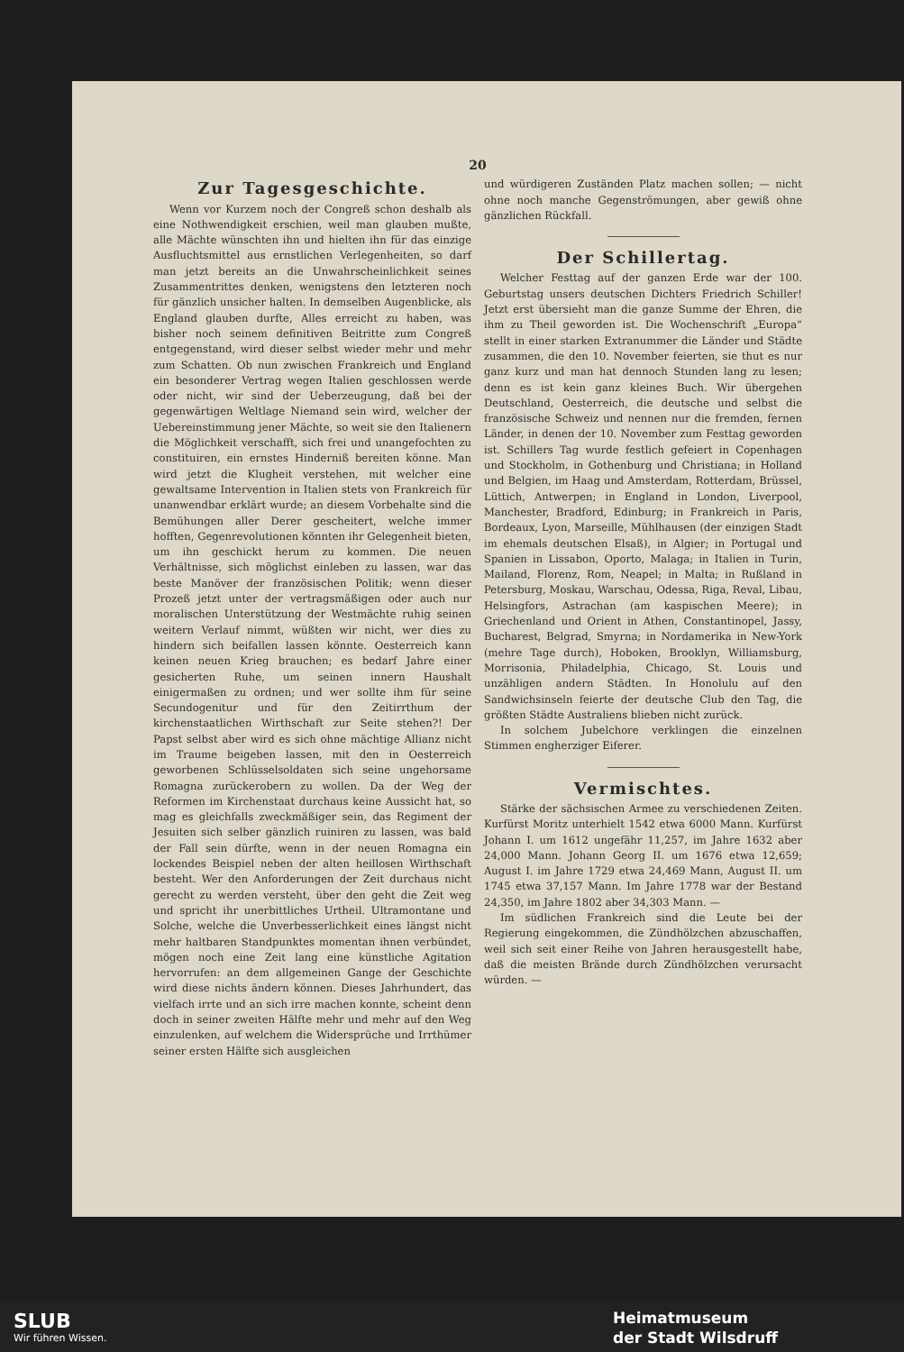20
Zur Tagesgeschichte.
Wenn vor Kurzem noch der Congreß schon deshalb als eine Nothwendigkeit erschien, weil man glauben mußte, alle Mächte wünschten ihn und hielten ihn für das einzige Ausfluchtsmittel aus ernstlichen Verlegenheiten, so darf man jetzt bereits an die Unwahrscheinlichkeit seines Zusammentrittes denken, wenigstens den letzteren noch für gänzlich unsicher halten. In demselben Augenblicke, als England glauben durfte, Alles erreicht zu haben, was bisher noch seinem definitiven Beitritte zum Congreß entgegenstand, wird dieser selbst wieder mehr und mehr zum Schatten. Ob nun zwischen Frankreich und England ein besonderer Vertrag wegen Italien geschlossen werde oder nicht, wir sind der Ueberzeugung, daß bei der gegenwärtigen Weltlage Niemand sein wird, welcher der Uebereinstimmung jener Mächte, so weit sie den Italienern die Möglichkeit verschafft, sich frei und unangefochten zu constituiren, ein ernstes Hinderniß bereiten könne. Man wird jetzt die Klugheit verstehen, mit welcher eine gewaltsame Intervention in Italien stets von Frankreich für unanwendbar erklärt wurde; an diesem Vorbehalte sind die Bemühungen aller Derer gescheitert, welche immer hofften, Gegenrevolutionen könnten ihr Gelegenheit bieten, um ihn geschickt herum zu kommen. Die neuen Verhältnisse, sich möglichst einleben zu lassen, war das beste Manöver der französischen Politik; wenn dieser Prozeß jetzt unter der vertragsmäßigen oder auch nur moralischen Unterstützung der Westmächte ruhig seinen weitern Verlauf nimmt, wüßten wir nicht, wer dies zu hindern sich beifallen lassen könnte. Oesterreich kann keinen neuen Krieg brauchen; es bedarf Jahre einer gesicherten Ruhe, um seinen innern Haushalt einigermaßen zu ordnen; und wer sollte ihm für seine Secundogenitur und für den Zeitirrthum der kirchenstaatlichen Wirthschaft zur Seite stehen?! Der Papst selbst aber wird es sich ohne mächtige Allianz nicht im Traume beigeben lassen, mit den in Oesterreich geworbenen Schlüsselsoldaten sich seine ungehorsame Romagna zurückerobern zu wollen. Da der Weg der Reformen im Kirchenstaat durchaus keine Aussicht hat, so mag es gleichfalls zweckmäßiger sein, das Regiment der Jesuiten sich selber gänzlich ruiniren zu lassen, was bald der Fall sein dürfte, wenn in der neuen Romagna ein lockendes Beispiel neben der alten heillosen Wirthschaft besteht. Wer den Anforderungen der Zeit durchaus nicht gerecht zu werden versteht, über den geht die Zeit weg und spricht ihr unerbittliches Urtheil. Ultramontane und Solche, welche die Unverbesserlichkeit eines längst nicht mehr haltbaren Standpunktes momentan ihnen verbündet, mögen noch eine Zeit lang eine künstliche Agitation hervorrufen: an dem allgemeinen Gange der Geschichte wird diese nichts ändern können. Dieses Jahrhundert, das vielfach irrte und an sich irre machen konnte, scheint denn doch in seiner zweiten Hälfte mehr und mehr auf den Weg einzulenken, auf welchem die Widersprüche und Irrthümer seiner ersten Hälfte sich ausgleichen
und würdigeren Zuständen Platz machen sollen; — nicht ohne noch manche Gegenströmungen, aber gewiß ohne gänzlichen Rückfall.
Der Schillertag.
Welcher Festtag auf der ganzen Erde war der 100. Geburtstag unsers deutschen Dichters Friedrich Schiller! Jetzt erst übersieht man die ganze Summe der Ehren, die ihm zu Theil geworden ist. Die Wochenschrift „Europa“ stellt in einer starken Extranummer die Länder und Städte zusammen, die den 10. November feierten, sie thut es nur ganz kurz und man hat dennoch Stunden lang zu lesen; denn es ist kein ganz kleines Buch. Wir übergehen Deutschland, Oesterreich, die deutsche und selbst die französische Schweiz und nennen nur die fremden, fernen Länder, in denen der 10. November zum Festtag geworden ist. Schillers Tag wurde festlich gefeiert in Copenhagen und Stockholm, in Gothenburg und Christiana; in Holland und Belgien, im Haag und Amsterdam, Rotterdam, Brüssel, Lüttich, Antwerpen; in England in London, Liverpool, Manchester, Bradford, Edinburg; in Frankreich in Paris, Bordeaux, Lyon, Marseille, Mühlhausen (der einzigen Stadt im ehemals deutschen Elsaß), in Algier; in Portugal und Spanien in Lissabon, Oporto, Malaga; in Italien in Turin, Mailand, Florenz, Rom, Neapel; in Malta; in Rußland in Petersburg, Moskau, Warschau, Odessa, Riga, Reval, Libau, Helsingfors, Astrachan (am kaspischen Meere); in Griechenland und Orient in Athen, Constantinopel, Jassy, Bucharest, Belgrad, Smyrna; in Nordamerika in New-York (mehre Tage durch), Hoboken, Brooklyn, Williamsburg, Morrisonia, Philadelphia, Chicago, St. Louis und unzähligen andern Städten. In Honolulu auf den Sandwichsinseln feierte der deutsche Club den Tag, die größten Städte Australiens blieben nicht zurück.
In solchem Jubelchore verklingen die einzelnen Stimmen engherziger Eiferer.
Vermischtes.
Stärke der sächsischen Armee zu verschiedenen Zeiten. Kurfürst Moritz unterhielt 1542 etwa 6000 Mann. Kurfürst Johann I. um 1612 ungefähr 11,257, im Jahre 1632 aber 24,000 Mann. Johann Georg II. um 1676 etwa 12,659; August I. im Jahre 1729 etwa 24,469 Mann, August II. um 1745 etwa 37,157 Mann. Im Jahre 1778 war der Bestand 24,350, im Jahre 1802 aber 34,303 Mann. —
Im südlichen Frankreich sind die Leute bei der Regierung eingekommen, die Zündhölzchen abzuschaffen, weil sich seit einer Reihe von Jahren herausgestellt habe, daß die meisten Brände durch Zündhölzchen verursacht würden. —
SLUB
Wir führen Wissen.
Heimatmuseum
der Stadt Wilsdruff